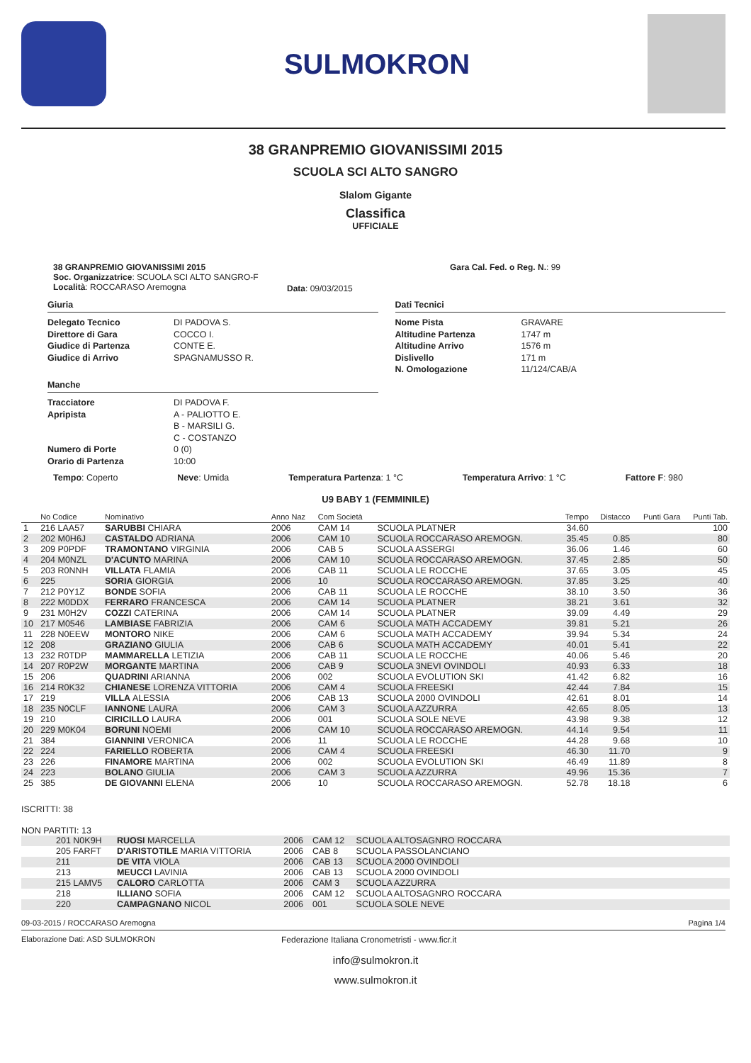SULMOKRON
38 GRANPREMIO GIOVANISSIMI 2015
SCUOLA SCI ALTO SANGRO
Slalom Gigante
Classifica
UFFICIALE
38 GRANPREMIO GIOVANISSIMI 2015
Soc. Organizzatrice: SCUOLA SCI ALTO SANGRO-F
Località: ROCCARASO Aremogna
Data: 09/03/2015
Gara Cal. Fed. o Reg. N.: 99
Giuria
Delegato Tecnico DI PADOVA S. Direttore di Gara COCCO I. Giudice di Partenza CONTE E. Giudice di Arrivo SPAGNAMUSSO R.
Manche
Tracciatore DI PADOVA F. Apripista A - PALIOTTO E. B - MARSILI G. C - COSTANZO Numero di Porte 0 (0) Orario di Partenza 10:00
Dati Tecnici
Nome Pista GRAVARE Altitudine Partenza 1747 m Altitudine Arrivo 1576 m Dislivello 171 m N. Omologazione 11/124/CAB/A
Tempo: Coperto Neve: Umida Temperatura Partenza: 1 °C Temperatura Arrivo: 1 °C Fattore F: 980
U9 BABY 1 (FEMMINILE)
| | No Codice | Nominativo | Anno Naz | Com Società | | Tempo | Distacco | Punti Gara | Punti Tab. |
| --- | --- | --- | --- | --- | --- | --- | --- | --- | --- |
| 1 | 216 LAA57 | SARUBBI CHIARA | 2006 | CAM 14 | SCUOLA PLATNER | 34.60 | | | 100 |
| 2 | 202 M0H6J | CASTALDO ADRIANA | 2006 | CAM 10 | SCUOLA ROCCARASO AREMOGN. | 35.45 | 0.85 | | 80 |
| 3 | 209 P0PDF | TRAMONTANO VIRGINIA | 2006 | CAB 5 | SCUOLA ASSERGI | 36.06 | 1.46 | | 60 |
| 4 | 204 M0NZL | D'ACUNTO MARINA | 2006 | CAM 10 | SCUOLA ROCCARASO AREMOGN. | 37.45 | 2.85 | | 50 |
| 5 | 203 R0NNH | VILLATA FLAMIA | 2006 | CAB 11 | SCUOLA LE ROCCHE | 37.65 | 3.05 | | 45 |
| 6 | 225 | SORIA GIORGIA | 2006 | 10 | SCUOLA ROCCARASO AREMOGN. | 37.85 | 3.25 | | 40 |
| 7 | 212 P0Y1Z | BONDE SOFIA | 2006 | CAB 11 | SCUOLA LE ROCCHE | 38.10 | 3.50 | | 36 |
| 8 | 222 M0DDX | FERRARO FRANCESCA | 2006 | CAM 14 | SCUOLA PLATNER | 38.21 | 3.61 | | 32 |
| 9 | 231 M0H2V | COZZI CATERINA | 2006 | CAM 14 | SCUOLA PLATNER | 39.09 | 4.49 | | 29 |
| 10 | 217 M0546 | LAMBIASE FABRIZIA | 2006 | CAM 6 | SCUOLA MATH ACCADEMY | 39.81 | 5.21 | | 26 |
| 11 | 228 N0EEW | MONTORO NIKE | 2006 | CAM 6 | SCUOLA MATH ACCADEMY | 39.94 | 5.34 | | 24 |
| 12 | 208 | GRAZIANO GIULIA | 2006 | CAB 6 | SCUOLA MATH ACCADEMY | 40.01 | 5.41 | | 22 |
| 13 | 232 R0TDP | MAMMARELLA LETIZIA | 2006 | CAB 11 | SCUOLA LE ROCCHE | 40.06 | 5.46 | | 20 |
| 14 | 207 R0P2W | MORGANTE MARTINA | 2006 | CAB 9 | SCUOLA 3NEVI OVINDOLI | 40.93 | 6.33 | | 18 |
| 15 | 206 | QUADRINI ARIANNA | 2006 | 002 | SCUOLA EVOLUTION SKI | 41.42 | 6.82 | | 16 |
| 16 | 214 R0K32 | CHIANESE LORENZA VITTORIA | 2006 | CAM 4 | SCUOLA FREESKI | 42.44 | 7.84 | | 15 |
| 17 | 219 | VILLA ALESSIA | 2006 | CAB 13 | SCUOLA 2000 OVINDOLI | 42.61 | 8.01 | | 14 |
| 18 | 235 N0CLF | IANNONE LAURA | 2006 | CAM 3 | SCUOLA AZZURRA | 42.65 | 8.05 | | 13 |
| 19 | 210 | CIRICILLO LAURA | 2006 | 001 | SCUOLA SOLE NEVE | 43.98 | 9.38 | | 12 |
| 20 | 229 M0K04 | BORUNI NOEMI | 2006 | CAM 10 | SCUOLA ROCCARASO AREMOGN. | 44.14 | 9.54 | | 11 |
| 21 | 384 | GIANNINI VERONICA | 2006 | 11 | SCUOLA LE ROCCHE | 44.28 | 9.68 | | 10 |
| 22 | 224 | FARIELLO ROBERTA | 2006 | CAM 4 | SCUOLA FREESKI | 46.30 | 11.70 | | 9 |
| 23 | 226 | FINAMORE MARTINA | 2006 | 002 | SCUOLA EVOLUTION SKI | 46.49 | 11.89 | | 8 |
| 24 | 223 | BOLANO GIULIA | 2006 | CAM 3 | SCUOLA AZZURRA | 49.96 | 15.36 | | 7 |
| 25 | 385 | DE GIOVANNI ELENA | 2006 | 10 | SCUOLA ROCCARASO AREMOGN. | 52.78 | 18.18 | | 6 |
ISCRITTI: 38
NON PARTITI: 13
| | 201 N0K9H | RUOSI MARCELLA | 2006 | CAM 12 | SCUOLA ALTOSAGNRO ROCCARA | |
| | 205 FARFT | D'ARISTOTILE MARIA VITTORIA | 2006 | CAB 8 | SCUOLA PASSOLANCIANO | |
| | 211 | DE VITA VIOLA | 2006 | CAB 13 | SCUOLA 2000 OVINDOLI | |
| | 213 | MEUCCI LAVINIA | 2006 | CAB 13 | SCUOLA 2000 OVINDOLI | |
| | 215 LAMV5 | CALORO CARLOTTA | 2006 | CAM 3 | SCUOLA AZZURRA | |
| | 218 | ILLIANO SOFIA | 2006 | CAM 12 | SCUOLA ALTOSAGNRO ROCCARA | |
| | 220 | CAMPAGNANO NICOL | 2006 | 001 | SCUOLA SOLE NEVE | |
09-03-2015 / ROCCARASO Aremogna Pagina 1/4
Elaborazione Dati: ASD SULMOKRON Federazione Italiana Cronometristi - www.ficr.it
info@sulmokron.it
www.sulmokron.it